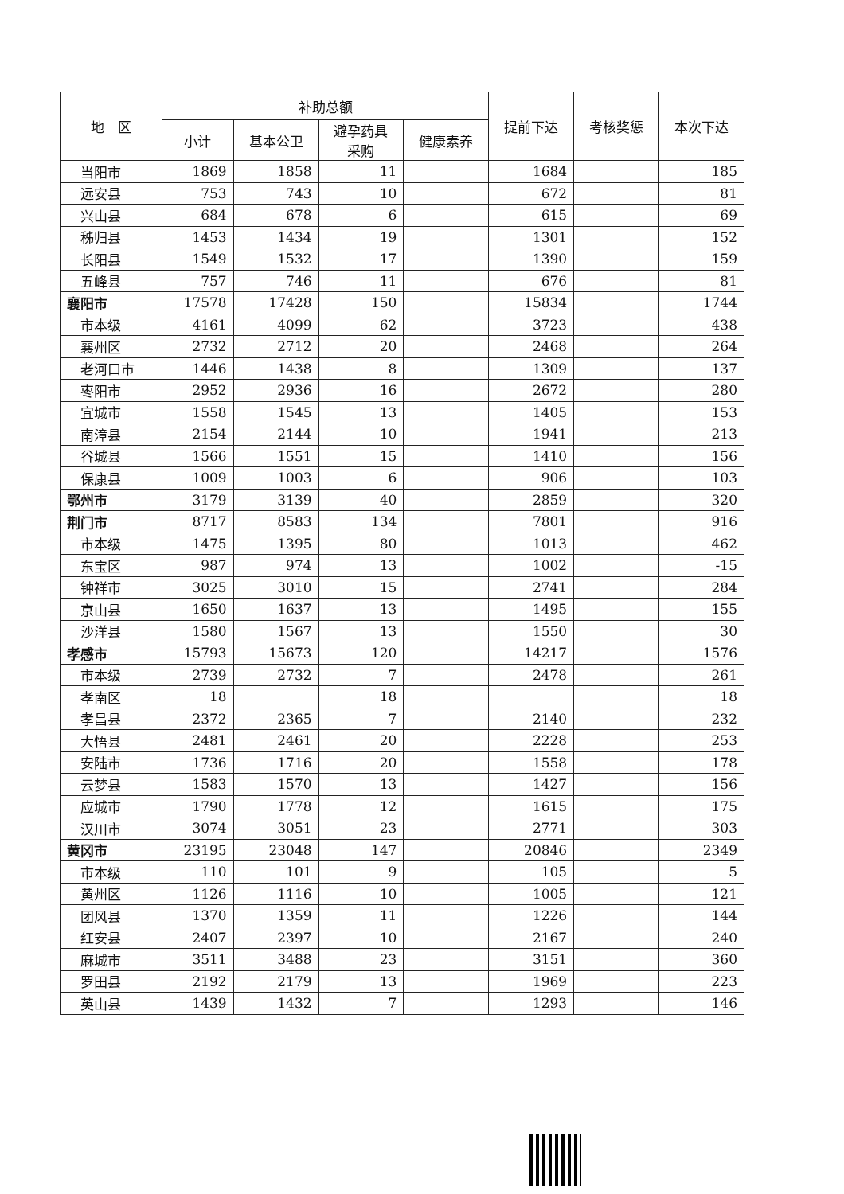| 地 区 | 补助总额 | | | | 提前下达 | 考核奖惩 | 本次下达 |
| --- | --- | --- | --- | --- | --- | --- | --- |
| | 小计 | 基本公卫 | 避孕药具 采购 | 健康素养 | | | |
| 当阳市 | 1869 | 1858 | 11 | | 1684 | | 185 |
| 远安县 | 753 | 743 | 10 | | 672 | | 81 |
| 兴山县 | 684 | 678 | 6 | | 615 | | 69 |
| 秭归县 | 1453 | 1434 | 19 | | 1301 | | 152 |
| 长阳县 | 1549 | 1532 | 17 | | 1390 | | 159 |
| 五峰县 | 757 | 746 | 11 | | 676 | | 81 |
| 襄阳市 | 17578 | 17428 | 150 | | 15834 | | 1744 |
| 市本级 | 4161 | 4099 | 62 | | 3723 | | 438 |
| 襄州区 | 2732 | 2712 | 20 | | 2468 | | 264 |
| 老河口市 | 1446 | 1438 | 8 | | 1309 | | 137 |
| 枣阳市 | 2952 | 2936 | 16 | | 2672 | | 280 |
| 宜城市 | 1558 | 1545 | 13 | | 1405 | | 153 |
| 南漳县 | 2154 | 2144 | 10 | | 1941 | | 213 |
| 谷城县 | 1566 | 1551 | 15 | | 1410 | | 156 |
| 保康县 | 1009 | 1003 | 6 | | 906 | | 103 |
| 鄂州市 | 3179 | 3139 | 40 | | 2859 | | 320 |
| 荆门市 | 8717 | 8583 | 134 | | 7801 | | 916 |
| 市本级 | 1475 | 1395 | 80 | | 1013 | | 462 |
| 东宝区 | 987 | 974 | 13 | | 1002 | | -15 |
| 钟祥市 | 3025 | 3010 | 15 | | 2741 | | 284 |
| 京山县 | 1650 | 1637 | 13 | | 1495 | | 155 |
| 沙洋县 | 1580 | 1567 | 13 | | 1550 | | 30 |
| 孝感市 | 15793 | 15673 | 120 | | 14217 | | 1576 |
| 市本级 | 2739 | 2732 | 7 | | 2478 | | 261 |
| 孝南区 | 18 | | 18 | | | | 18 |
| 孝昌县 | 2372 | 2365 | 7 | | 2140 | | 232 |
| 大悟县 | 2481 | 2461 | 20 | | 2228 | | 253 |
| 安陆市 | 1736 | 1716 | 20 | | 1558 | | 178 |
| 云梦县 | 1583 | 1570 | 13 | | 1427 | | 156 |
| 应城市 | 1790 | 1778 | 12 | | 1615 | | 175 |
| 汉川市 | 3074 | 3051 | 23 | | 2771 | | 303 |
| 黄冈市 | 23195 | 23048 | 147 | | 20846 | | 2349 |
| 市本级 | 110 | 101 | 9 | | 105 | | 5 |
| 黄州区 | 1126 | 1116 | 10 | | 1005 | | 121 |
| 团风县 | 1370 | 1359 | 11 | | 1226 | | 144 |
| 红安县 | 2407 | 2397 | 10 | | 2167 | | 240 |
| 麻城市 | 3511 | 3488 | 23 | | 3151 | | 360 |
| 罗田县 | 2192 | 2179 | 13 | | 1969 | | 223 |
| 英山县 | 1439 | 1432 | 7 | | 1293 | | 146 |